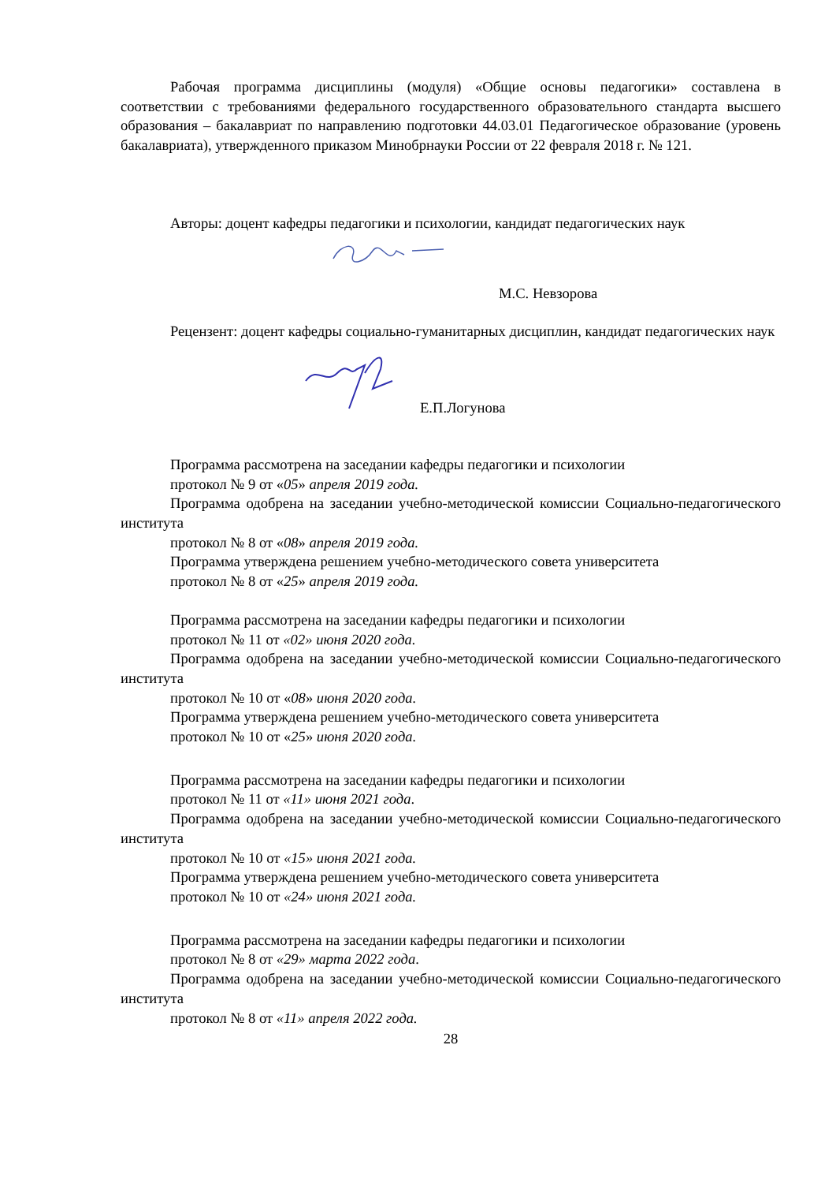Рабочая программа дисциплины (модуля) «Общие основы педагогики» составлена в соответствии с требованиями федерального государственного образовательного стандарта высшего образования – бакалавриат по направлению подготовки 44.03.01 Педагогическое образование (уровень бакалавриата), утвержденного приказом Минобрнауки России от 22 февраля 2018 г. № 121.
Авторы: доцент кафедры педагогики и психологии, кандидат педагогических наук
М.С. Невзорова
Рецензент: доцент кафедры социально-гуманитарных дисциплин, кандидат педагогических наук
Е.П.Логунова
Программа рассмотрена на заседании кафедры педагогики и психологии
протокол № 9 от «05» апреля 2019 года.
Программа одобрена на заседании учебно-методической комиссии Социально-педагогического института
протокол № 8 от «08» апреля 2019 года.
Программа утверждена решением учебно-методического совета университета
протокол № 8 от «25» апреля 2019 года.
Программа рассмотрена на заседании кафедры педагогики и психологии
протокол № 11 от «02» июня 2020 года.
Программа одобрена на заседании учебно-методической комиссии Социально-педагогического института
протокол № 10 от «08» июня 2020 года.
Программа утверждена решением учебно-методического совета университета
протокол № 10 от «25» июня 2020 года.
Программа рассмотрена на заседании кафедры педагогики и психологии
протокол № 11 от «11» июня 2021 года.
Программа одобрена на заседании учебно-методической комиссии Социально-педагогического института
протокол № 10 от «15» июня 2021 года.
Программа утверждена решением учебно-методического совета университета
протокол № 10 от «24» июня 2021 года.
Программа рассмотрена на заседании кафедры педагогики и психологии
протокол № 8 от «29» марта 2022 года.
Программа одобрена на заседании учебно-методической комиссии Социально-педагогического института
протокол № 8 от «11» апреля 2022 года.
28